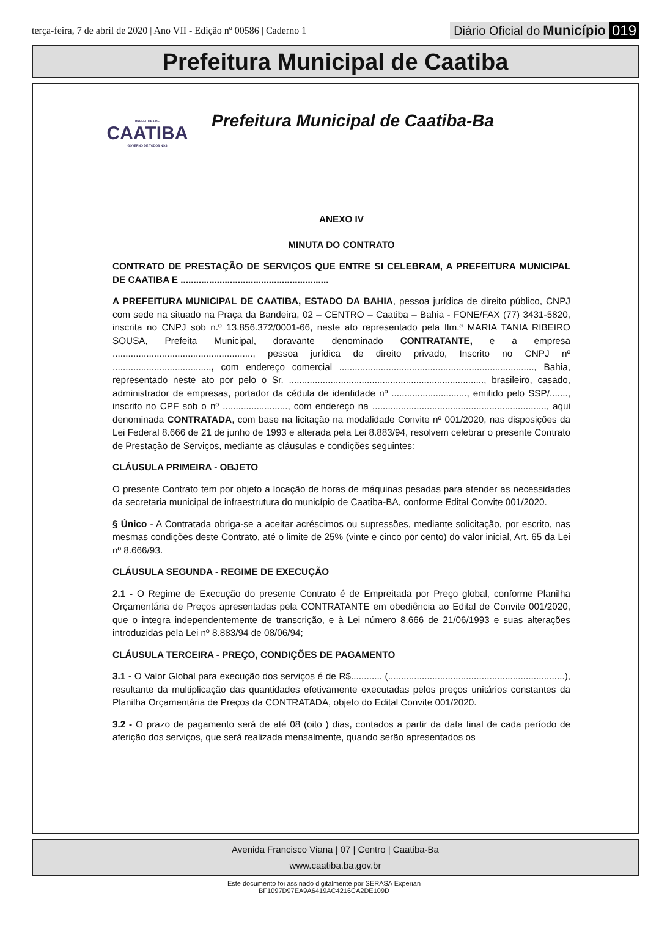terça-feira, 7 de abril de 2020 | Ano VII - Edição nº 00586 | Caderno 1
Diário Oficial do Município 019
Prefeitura Municipal de Caatiba
PREFEITURA DE
CAATIBA
GOVERNO DE TODOS NÓS
Prefeitura Municipal de Caatiba-Ba
ANEXO IV
MINUTA DO CONTRATO
CONTRATO DE PRESTAÇÃO DE SERVIÇOS QUE ENTRE SI CELEBRAM, A PREFEITURA MUNICIPAL DE CAATIBA E .........................................................
A PREFEITURA MUNICIPAL DE CAATIBA, ESTADO DA BAHIA, pessoa jurídica de direito público, CNPJ com sede na situado na Praça da Bandeira, 02 – CENTRO – Caatiba – Bahia - FONE/FAX (77) 3431-5820, inscrita no CNPJ sob n.º 13.856.372/0001-66, neste ato representado pela Ilm.ª MARIA TANIA RIBEIRO SOUSA, Prefeita Municipal, doravante denominado CONTRATANTE, e a empresa ......................................................, pessoa jurídica de direito privado, Inscrito no CNPJ nº ......................................, com endereço comercial ..........................................................................., Bahia, representado neste ato por pelo o Sr. ..........................................................................., brasileiro, casado, administrador de empresas, portador da cédula de identidade nº ............................., emitido pelo SSP/......., inscrito no CPF sob o nº ........................., com endereço na ..................................................................., aqui denominada CONTRATADA, com base na licitação na modalidade Convite nº 001/2020, nas disposições da Lei Federal 8.666 de 21 de junho de 1993 e alterada pela Lei 8.883/94, resolvem celebrar o presente Contrato de Prestação de Serviços, mediante as cláusulas e condições seguintes:
CLÁUSULA PRIMEIRA - OBJETO
O presente Contrato tem por objeto a locação de horas de máquinas pesadas para atender as necessidades da secretaria municipal de infraestrutura do município de Caatiba-BA, conforme Edital Convite 001/2020.
§ Único - A Contratada obriga-se a aceitar acréscimos ou supressões, mediante solicitação, por escrito, nas mesmas condições deste Contrato, até o limite de 25% (vinte e cinco por cento) do valor inicial, Art. 65 da Lei nº 8.666/93.
CLÁUSULA SEGUNDA - REGIME DE EXECUÇÃO
2.1 - O Regime de Execução do presente Contrato é de Empreitada por Preço global, conforme Planilha Orçamentária de Preços apresentadas pela CONTRATANTE em obediência ao Edital de Convite 001/2020, que o integra independentemente de transcrição, e à Lei número 8.666 de 21/06/1993 e suas alterações introduzidas pela Lei nº 8.883/94 de 08/06/94;
CLÁUSULA TERCEIRA - PREÇO, CONDIÇÕES DE PAGAMENTO
3.1 - O Valor Global para execução dos serviços é de R$............ (....................................................................), resultante da multiplicação das quantidades efetivamente executadas pelos preços unitários constantes da Planilha Orçamentária de Preços da CONTRATADA, objeto do Edital Convite 001/2020.
3.2 - O prazo de pagamento será de até 08 (oito ) dias, contados a partir da data final de cada período de aferição dos serviços, que será realizada mensalmente, quando serão apresentados os
Avenida Francisco Viana | 07 | Centro | Caatiba-Ba
www.caatiba.ba.gov.br
Este documento foi assinado digitalmente por SERASA Experian
BF1097D97EA9A6419AC4216CA2DE109D